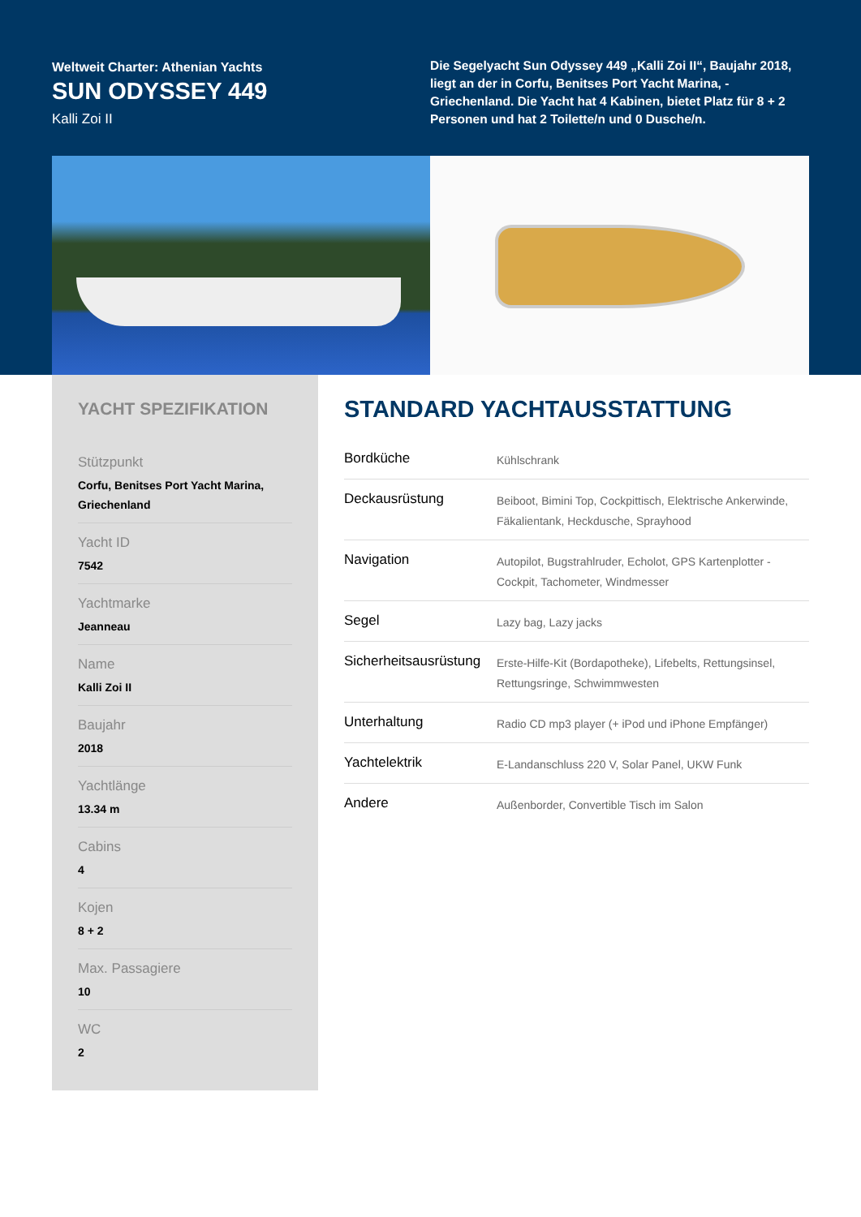Weltweit Charter: Athenian Yachts
SUN ODYSSEY 449
Kalli Zoi II
Die Segelyacht Sun Odyssey 449 „Kalli Zoi II“, Baujahr 2018, liegt an der in Corfu, Benitses Port Yacht Marina, - Griechenland. Die Yacht hat 4 Kabinen, bietet Platz für 8 + 2 Personen und hat 2 Toilette/n und 0 Dusche/n.
YACHT SPEZIFIKATION
Stützpunkt
Corfu, Benitses Port Yacht Marina, Griechenland
Yacht ID
7542
Yachtmarke
Jeanneau
Name
Kalli Zoi II
Baujahr
2018
Yachtlänge
13.34 m
Cabins
4
Kojen
8 + 2
Max. Passagiere
10
WC
2
STANDARD YACHTAUSSTATTUNG
| Bordküche | Kühlschrank |
| Deckausrüstung | Beiboot, Bimini Top, Cockpittisch, Elektrische Ankerwinde, Fäkalientank, Heckdusche, Sprayhood |
| Navigation | Autopilot, Bugstrahlruder, Echolot, GPS Kartenplotter - Cockpit, Tachometer, Windmesser |
| Segel | Lazy bag, Lazy jacks |
| Sicherheitsausrüstung | Erste-Hilfe-Kit (Bordapotheke), Lifebelts, Rettungsinsel, Rettungsringe, Schwimmwesten |
| Unterhaltung | Radio CD mp3 player (+ iPod und iPhone Empfänger) |
| Yachtelektrik | E-Landanschluss 220 V, Solar Panel, UKW Funk |
| Andere | Außenborder, Convertible Tisch im Salon |